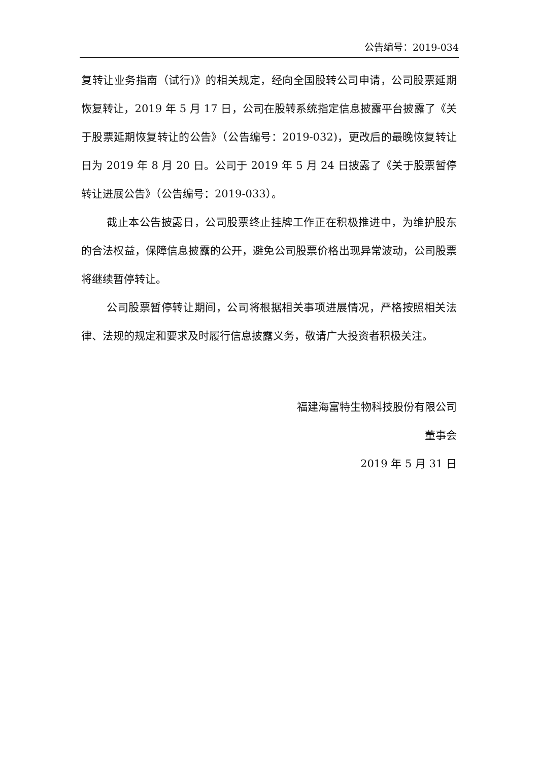公告编号：2019-034
复转让业务指南（试行)》的相关规定，经向全国股转公司申请，公司股票延期恢复转让，2019 年 5 月 17 日，公司在股转系统指定信息披露平台披露了《关于股票延期恢复转让的公告》（公告编号：2019-032)，更改后的最晚恢复转让日为 2019 年 8 月 20 日。公司于 2019 年 5 月 24 日披露了《关于股票暂停转让进展公告》（公告编号：2019-033）。
截止本公告披露日，公司股票终止挂牌工作正在积极推进中，为维护股东的合法权益，保障信息披露的公开，避免公司股票价格出现异常波动，公司股票将继续暂停转让。
公司股票暂停转让期间，公司将根据相关事项进展情况，严格按照相关法律、法规的规定和要求及时履行信息披露义务，敬请广大投资者积极关注。
福建海富特生物科技股份有限公司
董事会
2019 年 5 月 31 日